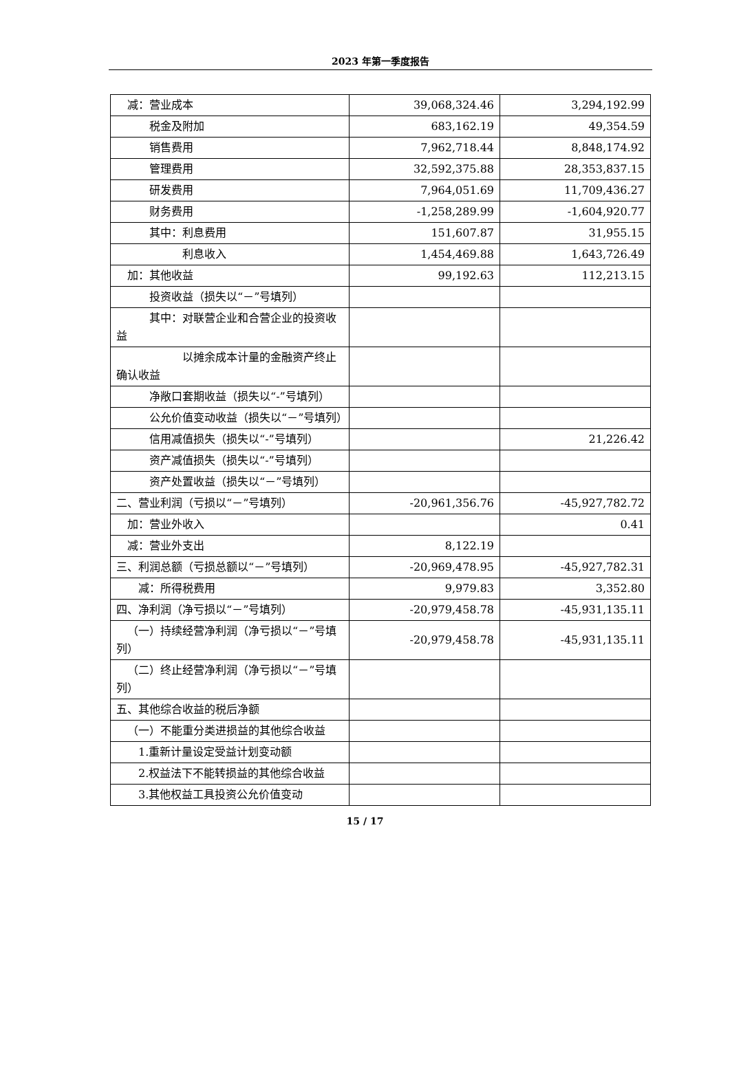2023 年第一季度报告
| 减：营业成本 | 39,068,324.46 | 3,294,192.99 |
| 税金及附加 | 683,162.19 | 49,354.59 |
| 销售费用 | 7,962,718.44 | 8,848,174.92 |
| 管理费用 | 32,592,375.88 | 28,353,837.15 |
| 研发费用 | 7,964,051.69 | 11,709,436.27 |
| 财务费用 | -1,258,289.99 | -1,604,920.77 |
| 其中：利息费用 | 151,607.87 | 31,955.15 |
| 利息收入 | 1,454,469.88 | 1,643,726.49 |
| 加：其他收益 | 99,192.63 | 112,213.15 |
| 投资收益（损失以“－”号填列） | | |
| 其中：对联营企业和合营企业的投资收益 | | |
| 以摊余成本计量的金融资产终止确认收益 | | |
| 净敞口套期收益（损失以“-”号填列） | | |
| 公允价值变动收益（损失以“－”号填列） | | |
| 信用减值损失（损失以“-”号填列） | | 21,226.42 |
| 资产减值损失（损失以“-”号填列） | | |
| 资产处置收益（损失以“－”号填列） | | |
| 二、营业利润（亏损以“－”号填列） | -20,961,356.76 | -45,927,782.72 |
| 加：营业外收入 | | 0.41 |
| 减：营业外支出 | 8,122.19 | |
| 三、利润总额（亏损总额以“－”号填列） | -20,969,478.95 | -45,927,782.31 |
| 减：所得税费用 | 9,979.83 | 3,352.80 |
| 四、净利润（净亏损以“－”号填列） | -20,979,458.78 | -45,931,135.11 |
| （一）持续经营净利润（净亏损以“－”号填列） | -20,979,458.78 | -45,931,135.11 |
| （二）终止经营净利润（净亏损以“－”号填列） | | |
| 五、其他综合收益的税后净额 | | |
| （一）不能重分类进损益的其他综合收益 | | |
| 1.重新计量设定受益计划变动额 | | |
| 2.权益法下不能转损益的其他综合收益 | | |
| 3.其他权益工具投资公允价值变动 | | |
15 / 17